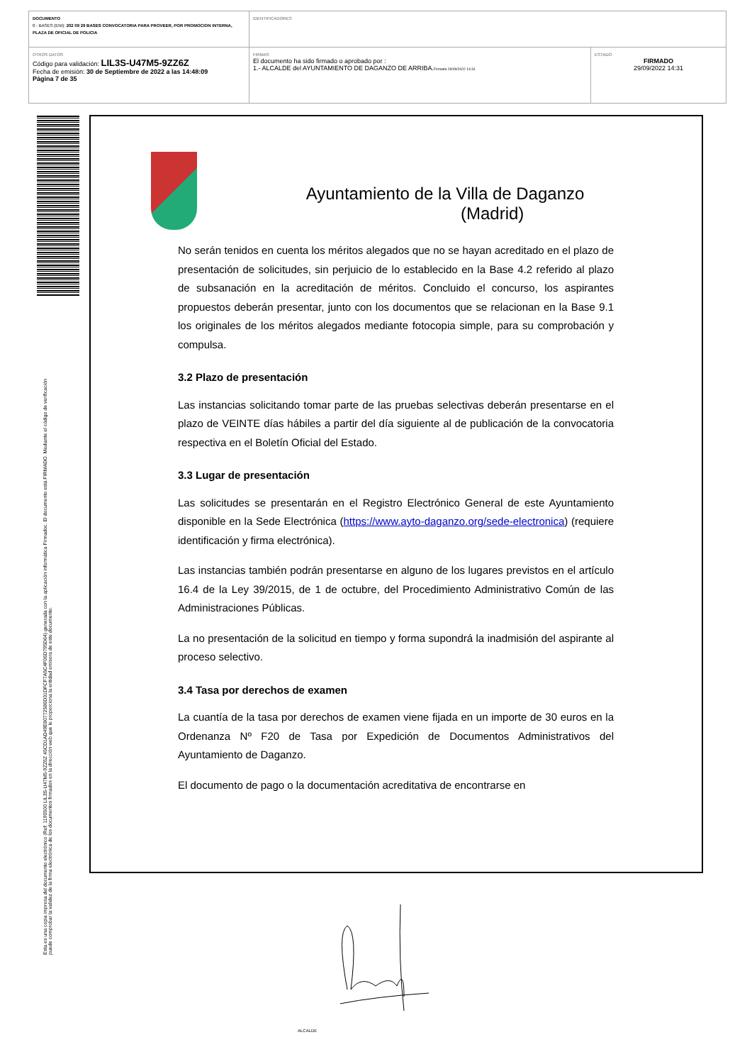| DOCUMENTO 0 - BASES (ENI): 202 09 29 BASES CONVOCATORIA PARA PROVEER, POR PROMOCION INTERNA, PLAZA DE OFICIAL DE POLICIA | IDENTIFICADORES | |
| OTROS DATOS Código para validación: LIL3S-U47M5-9ZZ6Z Fecha de emisión: 30 de Septiembre de 2022 a las 14:48:09 Página 7 de 35 | FIRMAS El documento ha sido firmado o aprobado por : 1.- ALCALDE del AYUNTAMIENTO DE DAGANZO DE ARRIBA. Firmado 29/09/2022 14:31 | ESTADO FIRMADO 29/09/2022 14:31 |
Esta es una copia impresa del documento electrónico (Ref: 1190500 LIL3S-U47M5-9ZZ6Z 45CD1AD49E80772586D31DFCF7A5C4F06D795D64) generada con la aplicación informática Firmadoc. El documento está FIRMADO. Mediante el código de verificación
puede comprobar la validez de la firma electrónica de los documentos firmados en la dirección web que le proporciona la entidad emisora de este documento.
Ayuntamiento de la Villa de Daganzo
(Madrid)
No serán tenidos en cuenta los méritos alegados que no se hayan acreditado en el plazo de presentación de solicitudes, sin perjuicio de lo establecido en la Base 4.2 referido al plazo de subsanación en la acreditación de méritos. Concluido el concurso, los aspirantes propuestos deberán presentar, junto con los documentos que se relacionan en la Base 9.1 los originales de los méritos alegados mediante fotocopia simple, para su comprobación y compulsa.
3.2 Plazo de presentación
Las instancias solicitando tomar parte de las pruebas selectivas deberán presentarse en el plazo de VEINTE días hábiles a partir del día siguiente al de publicación de la convocatoria respectiva en el Boletín Oficial del Estado.
3.3 Lugar de presentación
Las solicitudes se presentarán en el Registro Electrónico General de este Ayuntamiento disponible en la Sede Electrónica (https://www.ayto-daganzo.org/sede-electronica) (requiere identificación y firma electrónica).
Las instancias también podrán presentarse en alguno de los lugares previstos en el artículo 16.4 de la Ley 39/2015, de 1 de octubre, del Procedimiento Administrativo Común de las Administraciones Públicas.
La no presentación de la solicitud en tiempo y forma supondrá la inadmisión del aspirante al proceso selectivo.
3.4 Tasa por derechos de examen
La cuantía de la tasa por derechos de examen viene fijada en un importe de 30 euros en la Ordenanza Nº F20 de Tasa por Expedición de Documentos Administrativos del Ayuntamiento de Daganzo.
El documento de pago o la documentación acreditativa de encontrarse en
ALCALDE